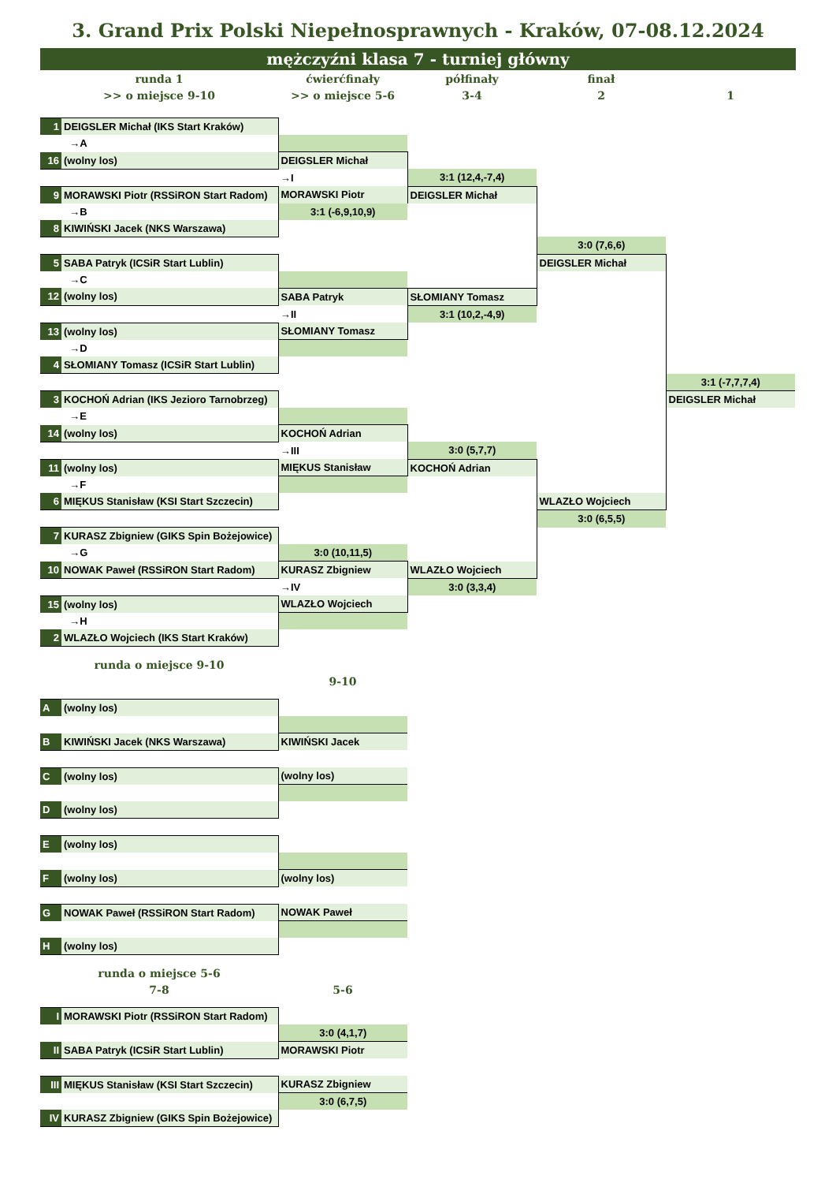3. Grand Prix Polski Niepełnosprawnych - Kraków, 07-08.12.2024
mężczyźni klasa 7 - turniej główny
| runda 1 | | ćwierćfinały | półfinały | finał | |
| >> o miejsce 9-10 | | >> o miejsce 5-6 | 3-4 | 2 | 1 |
| 1 | DEIGSLER Michał (IKS Start Kraków) | | | | |
| | →A | | | | |
| 16 | (wolny los) | DEIGSLER Michał | | | |
| | | →I | 3:1 (12,4,-7,4) | | |
| 9 | MORAWSKI Piotr (RSSiRON Start Radom) | MORAWSKI Piotr | DEIGSLER Michał | | |
| | →B | 3:1 (-6,9,10,9) | | | |
| 8 | KIWIŃSKI Jacek (NKS Warszawa) | | | | |
| | | | | 3:0 (7,6,6) | |
| 5 | SABA Patryk (ICSiR Start Lublin) | | | DEIGSLER Michał | |
| | →C | | | | |
| 12 | (wolny los) | SABA Patryk | SŁOMIANY Tomasz | | |
| | | →II | 3:1 (10,2,-4,9) | | |
| 13 | (wolny los) | SŁOMIANY Tomasz | | | |
| | →D | | | | |
| 4 | SŁOMIANY Tomasz (ICSiR Start Lublin) | | | | |
| | | | | | 3:1 (-7,7,7,4) |
| 3 | KOCHOŃ Adrian (IKS Jezioro Tarnobrzeg) | | | | DEIGSLER Michał |
| | →E | | | | |
| 14 | (wolny los) | KOCHOŃ Adrian | | | |
| | | →III | 3:0 (5,7,7) | | |
| 11 | (wolny los) | MIĘKUS Stanisław | KOCHOŃ Adrian | | |
| | →F | | | | |
| 6 | MIĘKUS Stanisław (KSI Start Szczecin) | | | WLAZŁO Wojciech | |
| | | | | 3:0 (6,5,5) | |
| 7 | KURASZ Zbigniew (GIKS Spin Bożejowice) | | | | |
| | →G | 3:0 (10,11,5) | | | |
| 10 | NOWAK Paweł (RSSiRON Start Radom) | KURASZ Zbigniew | WLAZŁO Wojciech | | |
| | | →IV | 3:0 (3,3,4) | | |
| 15 | (wolny los) | WLAZŁO Wojciech | | | |
| | →H | | | | |
| 2 | WLAZŁO Wojciech (IKS Start Kraków) | | | | |
| runda o miejsce 9-10 | | | | | |
| | | 9-10 | | | |
| A | (wolny los) | | | | |
| B | KIWIŃSKI Jacek (NKS Warszawa) | KIWIŃSKI Jacek | | | |
| C | (wolny los) | (wolny los) | | | |
| D | (wolny los) | | | | |
| E | (wolny los) | | | | |
| F | (wolny los) | (wolny los) | | | |
| G | NOWAK Paweł (RSSiRON Start Radom) | NOWAK Paweł | | | |
| H | (wolny los) | | | | |
| runda o miejsce 5-6 | | | | | |
| 7-8 | | 5-6 | | | |
| I | MORAWSKI Piotr (RSSiRON Start Radom) | | | | |
| | | 3:0 (4,1,7) | | | |
| II | SABA Patryk (ICSiR Start Lublin) | MORAWSKI Piotr | | | |
| III | MIĘKUS Stanisław (KSI Start Szczecin) | KURASZ Zbigniew | | | |
| | | 3:0 (6,7,5) | | | |
| IV | KURASZ Zbigniew (GIKS Spin Bożejowice) | | | | |